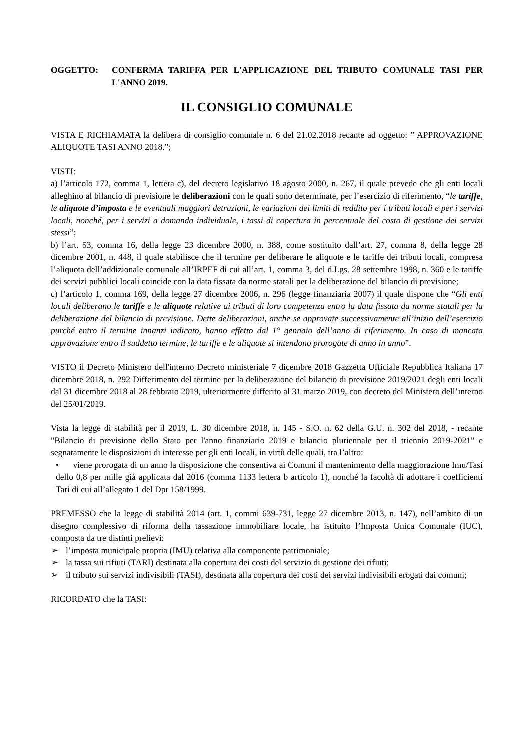OGGETTO: CONFERMA TARIFFA PER L'APPLICAZIONE DEL TRIBUTO COMUNALE TASI PER L'ANNO 2019.
IL CONSIGLIO COMUNALE
VISTA E RICHIAMATA la delibera di consiglio comunale n. 6 del 21.02.2018 recante ad oggetto: ” APPROVAZIONE ALIQUOTE TASI ANNO 2018.”;
VISTI:
a) l’articolo 172, comma 1, lettera c), del decreto legislativo 18 agosto 2000, n. 267, il quale prevede che gli enti locali alleghino al bilancio di previsione le deliberazioni con le quali sono determinate, per l’esercizio di riferimento, “le tariffe, le aliquote d’imposta e le eventuali maggiori detrazioni, le variazioni dei limiti di reddito per i tributi locali e per i servizi locali, nonché, per i servizi a domanda individuale, i tassi di copertura in percentuale del costo di gestione dei servizi stessi”;
b) l’art. 53, comma 16, della legge 23 dicembre 2000, n. 388, come sostituito dall’art. 27, comma 8, della legge 28 dicembre 2001, n. 448, il quale stabilisce che il termine per deliberare le aliquote e le tariffe dei tributi locali, compresa l’aliquota dell’addizionale comunale all’IRPEF di cui all’art. 1, comma 3, del d.Lgs. 28 settembre 1998, n. 360 e le tariffe dei servizi pubblici locali coincide con la data fissata da norme statali per la deliberazione del bilancio di previsione;
c) l’articolo 1, comma 169, della legge 27 dicembre 2006, n. 296 (legge finanziaria 2007) il quale dispone che “Gli enti locali deliberano le tariffe e le aliquote relative ai tributi di loro competenza entro la data fissata da norme statali per la deliberazione del bilancio di previsione. Dette deliberazioni, anche se approvate successivamente all’inizio dell’esercizio purché entro il termine innanzi indicato, hanno effetto dal 1° gennaio dell’anno di riferimento. In caso di mancata approvazione entro il suddetto termine, le tariffe e le aliquote si intendono prorogate di anno in anno”.
VISTO il Decreto Ministero dell'interno Decreto ministeriale 7 dicembre 2018 Gazzetta Ufficiale Repubblica Italiana 17 dicembre 2018, n. 292 Differimento del termine per la deliberazione del bilancio di previsione 2019/2021 degli enti locali dal 31 dicembre 2018 al 28 febbraio 2019, ulteriormente differito al 31 marzo 2019, con decreto del Ministero dell’interno del 25/01/2019.
Vista la legge di stabilità per il 2019, L. 30 dicembre 2018, n. 145 - S.O. n. 62 della G.U. n. 302 del 2018, - recante "Bilancio di previsione dello Stato per l'anno finanziario 2019 e bilancio pluriennale per il triennio 2019-2021" e segnatamente le disposizioni di interesse per gli enti locali, in virtù delle quali, tra l’altro:
• viene prorogata di un anno la disposizione che consentiva ai Comuni il mantenimento della maggiorazione Imu/Tasi dello 0,8 per mille già applicata dal 2016 (comma 1133 lettera b articolo 1), nonché la facoltà di adottare i coefficienti Tari di cui all’allegato 1 del Dpr 158/1999.
PREMESSO che la legge di stabilità 2014 (art. 1, commi 639-731, legge 27 dicembre 2013, n. 147), nell’ambito di un disegno complessivo di riforma della tassazione immobiliare locale, ha istituito l’Imposta Unica Comunale (IUC), composta da tre distinti prelievi:
➢ l’imposta municipale propria (IMU) relativa alla componente patrimoniale;
➢ la tassa sui rifiuti (TARI) destinata alla copertura dei costi del servizio di gestione dei rifiuti;
➢ il tributo sui servizi indivisibili (TASI), destinata alla copertura dei costi dei servizi indivisibili erogati dai comuni;
RICORDATO che la TASI: